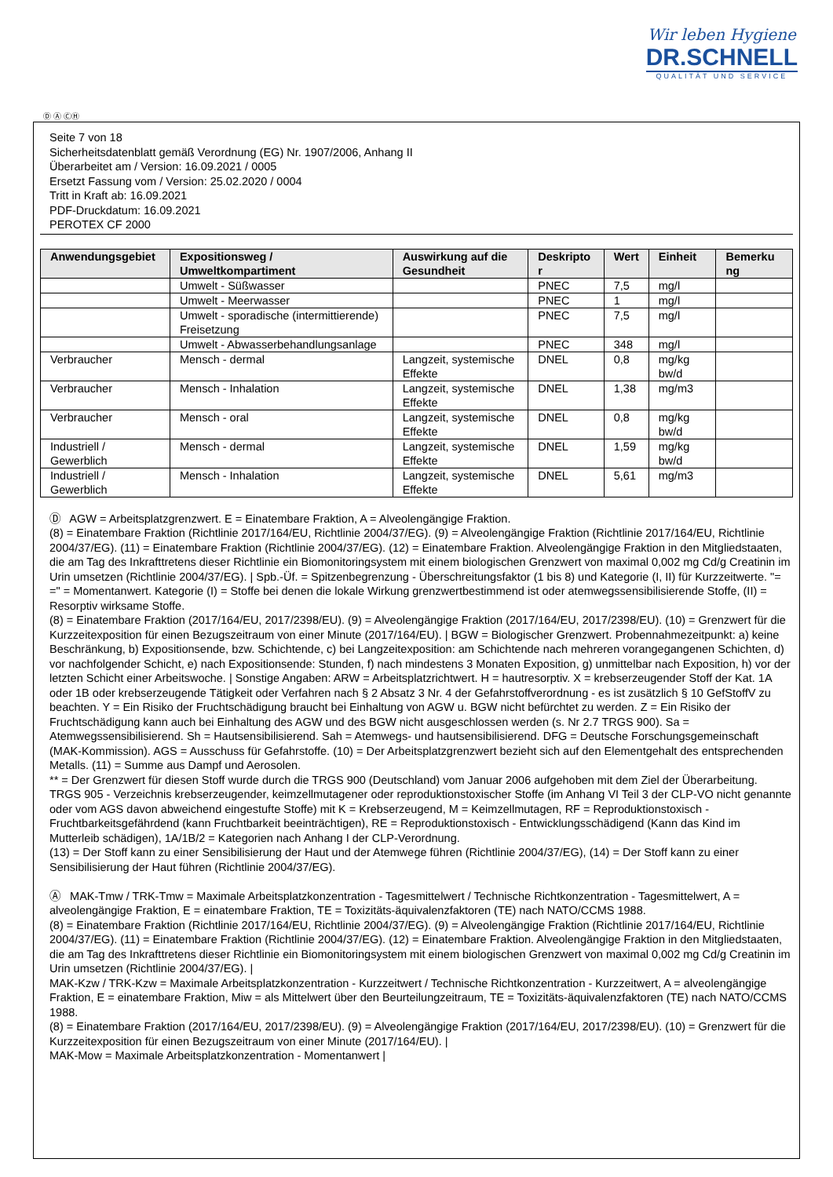Wir leben Hygiene
DR.SCHNELL
QUALITÄT UND SERVICE
Ⓓ Ⓐ ⒸⒽ
Seite 7 von 18
Sicherheitsdatenblatt gemäß Verordnung (EG) Nr. 1907/2006, Anhang II
Überarbeitet am / Version: 16.09.2021 / 0005
Ersetzt Fassung vom / Version: 25.02.2020 / 0004
Tritt in Kraft ab: 16.09.2021
PDF-Druckdatum: 16.09.2021
PEROTEX CF 2000
| Anwendungsgebiet | Expositionsweg / Umweltkompartiment | Auswirkung auf die Gesundheit | Deskripto r | Wert | Einheit | Bemerku ng |
| --- | --- | --- | --- | --- | --- | --- |
| | Umwelt - Süßwasser | | PNEC | 7,5 | mg/l | |
| | Umwelt - Meerwasser | | PNEC | 1 | mg/l | |
| | Umwelt - sporadische (intermittierende) Freisetzung | | PNEC | 7,5 | mg/l | |
| | Umwelt - Abwasserbehandlungsanlage | | PNEC | 348 | mg/l | |
| Verbraucher | Mensch - dermal | Langzeit, systemische Effekte | DNEL | 0,8 | mg/kg bw/d | |
| Verbraucher | Mensch - Inhalation | Langzeit, systemische Effekte | DNEL | 1,38 | mg/m3 | |
| Verbraucher | Mensch - oral | Langzeit, systemische Effekte | DNEL | 0,8 | mg/kg bw/d | |
| Industriell / Gewerblich | Mensch - dermal | Langzeit, systemische Effekte | DNEL | 1,59 | mg/kg bw/d | |
| Industriell / Gewerblich | Mensch - Inhalation | Langzeit, systemische Effekte | DNEL | 5,61 | mg/m3 | |
Ⓓ AGW = Arbeitsplatzgrenzwert. E = Einatembare Fraktion, A = Alveolengängige Fraktion.
(8) = Einatembare Fraktion (Richtlinie 2017/164/EU, Richtlinie 2004/37/EG). (9) = Alveolengängige Fraktion (Richtlinie 2017/164/EU, Richtlinie 2004/37/EG). (11) = Einatembare Fraktion (Richtlinie 2004/37/EG). (12) = Einatembare Fraktion. Alveolengängige Fraktion in den Mitgliedstaaten, die am Tag des Inkrafttretens dieser Richtlinie ein Biomonitoringsystem mit einem biologischen Grenzwert von maximal 0,002 mg Cd/g Creatinin im Urin umsetzen (Richtlinie 2004/37/EG). | Spb.-Üf. = Spitzenbegrenzung - Überschreitungsfaktor (1 bis 8) und Kategorie (I, II) für Kurzzeitwerte. "= =" = Momentanwert. Kategorie (I) = Stoffe bei denen die lokale Wirkung grenzwertbestimmend ist oder atemwegssensibilisierende Stoffe, (II) = Resorptiv wirksame Stoffe.
(8) = Einatembare Fraktion (2017/164/EU, 2017/2398/EU). (9) = Alveolengängige Fraktion (2017/164/EU, 2017/2398/EU). (10) = Grenzwert für die Kurzzeitexposition für einen Bezugszeitraum von einer Minute (2017/164/EU). | BGW = Biologischer Grenzwert. Probennahmezeitpunkt: a) keine Beschränkung, b) Expositionsende, bzw. Schichtende, c) bei Langzeitexposition: am Schichtende nach mehreren vorangegangenen Schichten, d) vor nachfolgender Schicht, e) nach Expositionsende: Stunden, f) nach mindestens 3 Monaten Exposition, g) unmittelbar nach Exposition, h) vor der letzten Schicht einer Arbeitswoche. | Sonstige Angaben: ARW = Arbeitsplatzrichtwert. H = hautresorptiv. X = krebserzeugender Stoff der Kat. 1A oder 1B oder krebserzeugende Tätigkeit oder Verfahren nach § 2 Absatz 3 Nr. 4 der Gefahrstoffverordnung - es ist zusätzlich § 10 GefStoffV zu beachten. Y = Ein Risiko der Fruchtschädigung braucht bei Einhaltung von AGW u. BGW nicht befürchtet zu werden. Z = Ein Risiko der Fruchtschädigung kann auch bei Einhaltung des AGW und des BGW nicht ausgeschlossen werden (s. Nr 2.7 TRGS 900). Sa = Atemwegssensibilisierend. Sh = Hautsensibilisierend. Sah = Atemwegs- und hautsensibilisierend. DFG = Deutsche Forschungsgemeinschaft (MAK-Kommission). AGS = Ausschuss für Gefahrstoffe. (10) = Der Arbeitsplatzgrenzwert bezieht sich auf den Elementgehalt des entsprechenden Metalls. (11) = Summe aus Dampf und Aerosolen.
** = Der Grenzwert für diesen Stoff wurde durch die TRGS 900 (Deutschland) vom Januar 2006 aufgehoben mit dem Ziel der Überarbeitung.
TRGS 905 - Verzeichnis krebserzeugender, keimzellmutagener oder reproduktionstoxischer Stoffe (im Anhang VI Teil 3 der CLP-VO nicht genannte oder vom AGS davon abweichend eingestufte Stoffe) mit K = Krebserzeugend, M = Keimzellmutagen, RF = Reproduktionstoxisch - Fruchtbarkeitsgefährdend (kann Fruchtbarkeit beeinträchtigen), RE = Reproduktionstoxisch - Entwicklungsschädigend (Kann das Kind im Mutterleib schädigen), 1A/1B/2 = Kategorien nach Anhang I der CLP-Verordnung.
(13) = Der Stoff kann zu einer Sensibilisierung der Haut und der Atemwege führen (Richtlinie 2004/37/EG), (14) = Der Stoff kann zu einer Sensibilisierung der Haut führen (Richtlinie 2004/37/EG).
Ⓐ MAK-Tmw / TRK-Tmw = Maximale Arbeitsplatzkonzentration - Tagesmittelwert / Technische Richtkonzentration - Tagesmittelwert, A = alveolengängige Fraktion, E = einatembare Fraktion, TE = Toxizitäts-äquivalenzfaktoren (TE) nach NATO/CCMS 1988.
(8) = Einatembare Fraktion (Richtlinie 2017/164/EU, Richtlinie 2004/37/EG). (9) = Alveolengängige Fraktion (Richtlinie 2017/164/EU, Richtlinie 2004/37/EG). (11) = Einatembare Fraktion (Richtlinie 2004/37/EG). (12) = Einatembare Fraktion. Alveolengängige Fraktion in den Mitgliedstaaten, die am Tag des Inkrafttretens dieser Richtlinie ein Biomonitoringsystem mit einem biologischen Grenzwert von maximal 0,002 mg Cd/g Creatinin im Urin umsetzen (Richtlinie 2004/37/EG). |
MAK-Kzw / TRK-Kzw = Maximale Arbeitsplatzkonzentration - Kurzzeitwert / Technische Richtkonzentration - Kurzzeitwert, A = alveolengängige Fraktion, E = einatembare Fraktion, Miw = als Mittelwert über den Beurteilungzeitraum, TE = Toxizitäts-äquivalenzfaktoren (TE) nach NATO/CCMS 1988.
(8) = Einatembare Fraktion (2017/164/EU, 2017/2398/EU). (9) = Alveolengängige Fraktion (2017/164/EU, 2017/2398/EU). (10) = Grenzwert für die Kurzzeitexposition für einen Bezugszeitraum von einer Minute (2017/164/EU). |
MAK-Mow = Maximale Arbeitsplatzkonzentration - Momentanwert |